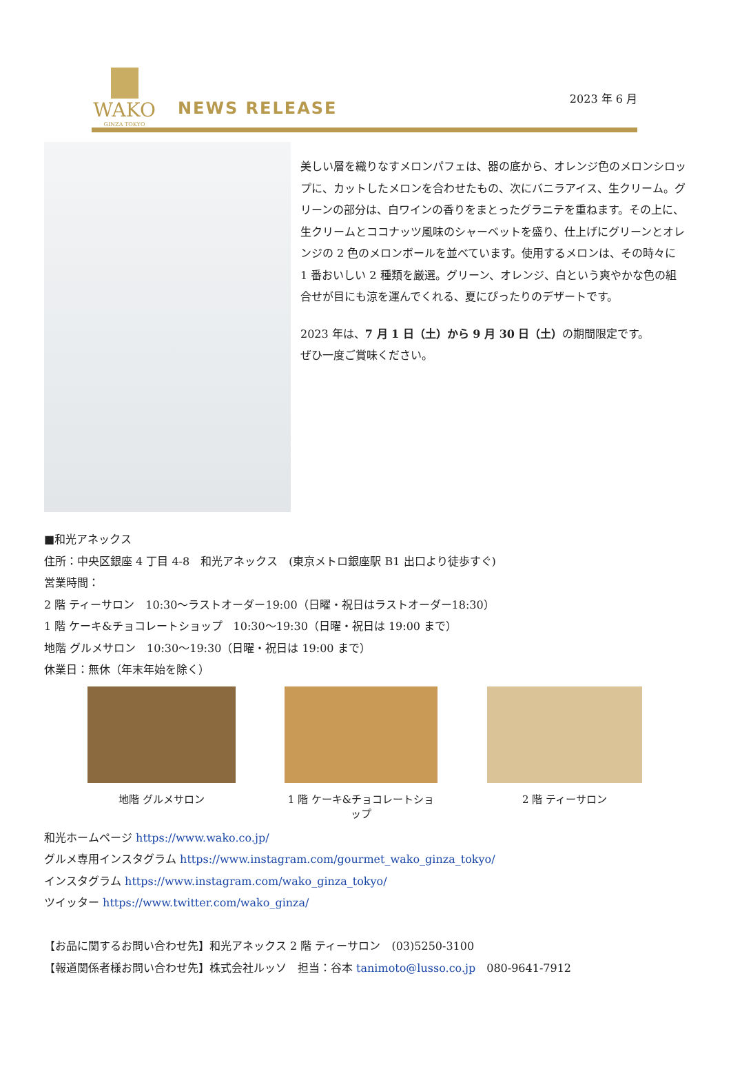WAKO
GINZA TOKYO
NEWS RELEASE
2023 年 6 月
美しい層を織りなすメロンパフェは、器の底から、オレンジ色のメロンシロップに、カットしたメロンを合わせたもの、次にバニラアイス、生クリーム。グリーンの部分は、白ワインの香りをまとったグラニテを重ねます。その上に、生クリームとココナッツ風味のシャーベットを盛り、仕上げにグリーンとオレンジの 2 色のメロンボールを並べています。使用するメロンは、その時々に 1 番おいしい 2 種類を厳選。グリーン、オレンジ、白という爽やかな色の組合せが目にも涼を運んでくれる、夏にぴったりのデザートです。
2023 年は、7 月 1 日（土）から 9 月 30 日（土）の期間限定です。
ぜひ一度ご賞味ください。
■和光アネックス
住所：中央区銀座 4 丁目 4-8　和光アネックス　(東京メトロ銀座駅 B1 出口より徒歩すぐ)
営業時間：
2 階 ティーサロン　10:30～ラストオーダー19:00（日曜・祝日はラストオーダー18:30）
1 階 ケーキ&チョコレートショップ　10:30～19:30（日曜・祝日は 19:00 まで）
地階 グルメサロン　10:30～19:30（日曜・祝日は 19:00 まで）
休業日：無休（年末年始を除く）
地階 グルメサロン 1 階 ケーキ&チョコレートショップ
2 階 ティーサロン
和光ホームページ https://www.wako.co.jp/
グルメ専用インスタグラム https://www.instagram.com/gourmet_wako_ginza_tokyo/
インスタグラム https://www.instagram.com/wako_ginza_tokyo/
ツイッター https://www.twitter.com/wako_ginza/
【お品に関するお問い合わせ先】和光アネックス 2 階 ティーサロン　(03)5250-3100
【報道関係者様お問い合わせ先】株式会社ルッソ　担当：谷本 tanimoto@lusso.co.jp　080-9641-7912